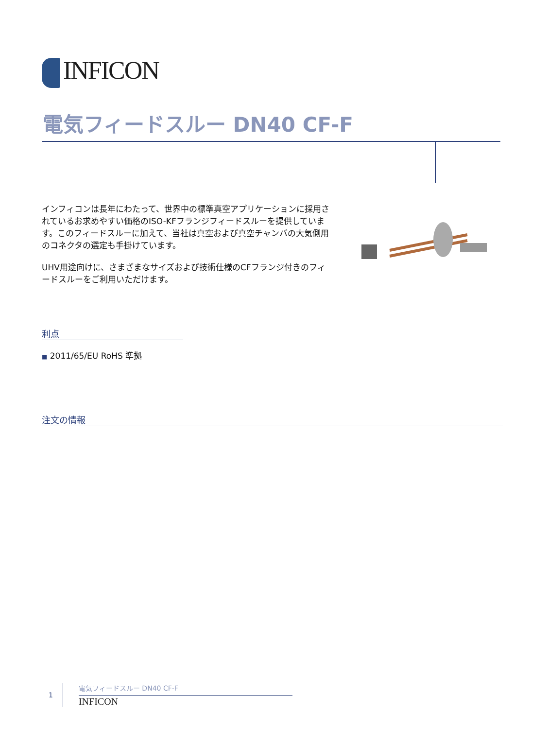INFICON
電気フィードスルー DN40 CF-F
インフィコンは長年にわたって、世界中の標準真空アプリケーションに採用されているお求めやすい価格のISO-KFフランジフィードスルーを提供しています。このフィードスルーに加えて、当社は真空および真空チャンバの大気側用のコネクタの選定も手掛けています。
UHV用途向けに、さまざまなサイズおよび技術仕様のCFフランジ付きのフィードスルーをご利用いただけます。
利点
■ 2011/65/EU RoHS 準拠
注文の情報
1
電気フィードスルー DN40 CF-F
INFICON